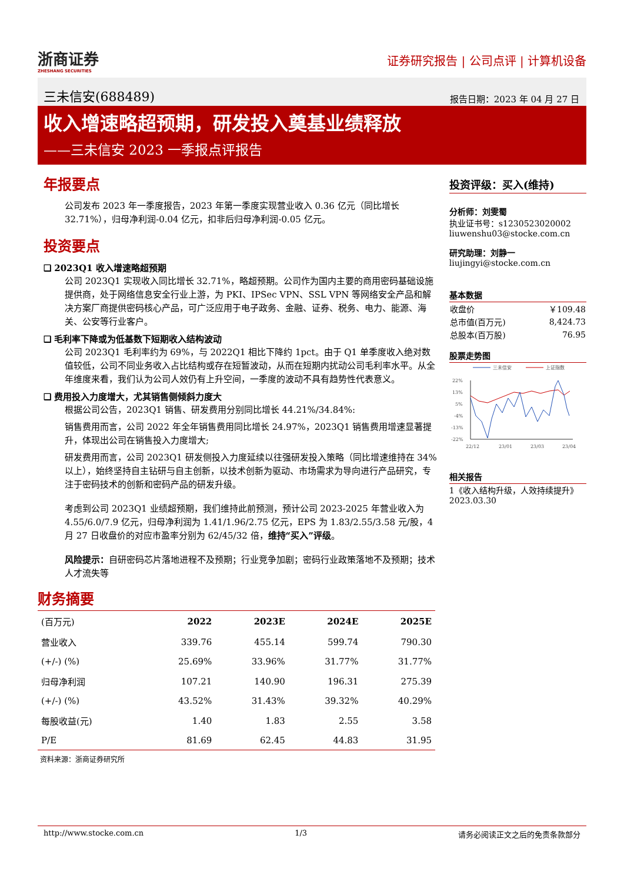浙商证券
ZHESHANG SECURITIES
证券研究报告 | 公司点评 | 计算机设备
三未信安(688489) 报告日期：2023 年 04 月 27 日
收入增速略超预期，研发投入奠基业绩释放
——三未信安 2023 一季报点评报告
年报要点
公司发布 2023 年一季度报告，2023 年第一季度实现营业收入 0.36 亿元（同比增长 32.71%），归母净利润-0.04 亿元，扣非后归母净利润-0.05 亿元。
投资要点
❑ 2023Q1 收入增速略超预期
公司 2023Q1 实现收入同比增长 32.71%，略超预期。公司作为国内主要的商用密码基础设施提供商，处于网络信息安全行业上游，为 PKI、IPSec VPN、SSL VPN 等网络安全产品和解决方案厂商提供密码核心产品，可广泛应用于电子政务、金融、证券、税务、电力、能源、海关、公安等行业客户。
❑ 毛利率下降或为低基数下短期收入结构波动
公司 2023Q1 毛利率约为 69%，与 2022Q1 相比下降约 1pct。由于 Q1 单季度收入绝对数值较低，公司不同业务收入占比结构或存在短暂波动，从而在短期内扰动公司毛利率水平。从全年维度来看，我们认为公司人效仍有上升空间，一季度的波动不具有趋势性代表意义。
❑ 费用投入力度增大，尤其销售侧倾斜力度大
根据公司公告，2023Q1 销售、研发费用分别同比增长 44.21%/34.84%:
销售费用而言，公司 2022 年全年销售费用同比增长 24.97%，2023Q1 销售费用增速显著提升，体现出公司在销售投入力度增大;
研发费用而言，公司 2023Q1 研发侧投入力度延续以往强研发投入策略（同比增速维持在 34%以上），始终坚持自主钻研与自主创新，以技术创新为驱动、市场需求为导向进行产品研究，专注于密码技术的创新和密码产品的研发升级。
考虑到公司 2023Q1 业绩超预期，我们维持此前预测，预计公司 2023-2025 年营业收入为 4.55/6.0/7.9 亿元，归母净利润为 1.41/1.96/2.75 亿元，EPS 为 1.83/2.55/3.58 元/股，4 月 27 日收盘价的对应市盈率分别为 62/45/32 倍，维持“买入”评级。
风险提示：自研密码芯片落地进程不及预期；行业竞争加剧；密码行业政策落地不及预期；技术人才流失等
投资评级：买入(维持)
分析师：刘雯蜀
执业证书号：s1230523020002
liuwenshu03@stocke.com.cn
研究助理：刘静一
liujingyi@stocke.com.cn
基本数据
| 收盘价 | ￥109.48 |
| 总市值(百万元) | 8,424.73 |
| 总股本(百万股) | 76.95 |
股票走势图
三未信安
上证指数
22%
13%
5%
-4%
-13%
-22%
22/12
23/01
23/03
23/04
相关报告
1《收入结构升级，人效持续提升》 2023.03.30
财务摘要
| (百万元) | 2022 | 2023E | 2024E | 2025E |
| --- | --- | --- | --- | --- |
| 营业收入 | 339.76 | 455.14 | 599.74 | 790.30 |
| (+/-) (%) | 25.69% | 33.96% | 31.77% | 31.77% |
| 归母净利润 | 107.21 | 140.90 | 196.31 | 275.39 |
| (+/-) (%) | 43.52% | 31.43% | 39.32% | 40.29% |
| 每股收益(元) | 1.40 | 1.83 | 2.55 | 3.58 |
| P/E | 81.69 | 62.45 | 44.83 | 31.95 |
资料来源：浙商证券研究所
http://www.stocke.com.cn 1/3 请务必阅读正文之后的免责条款部分